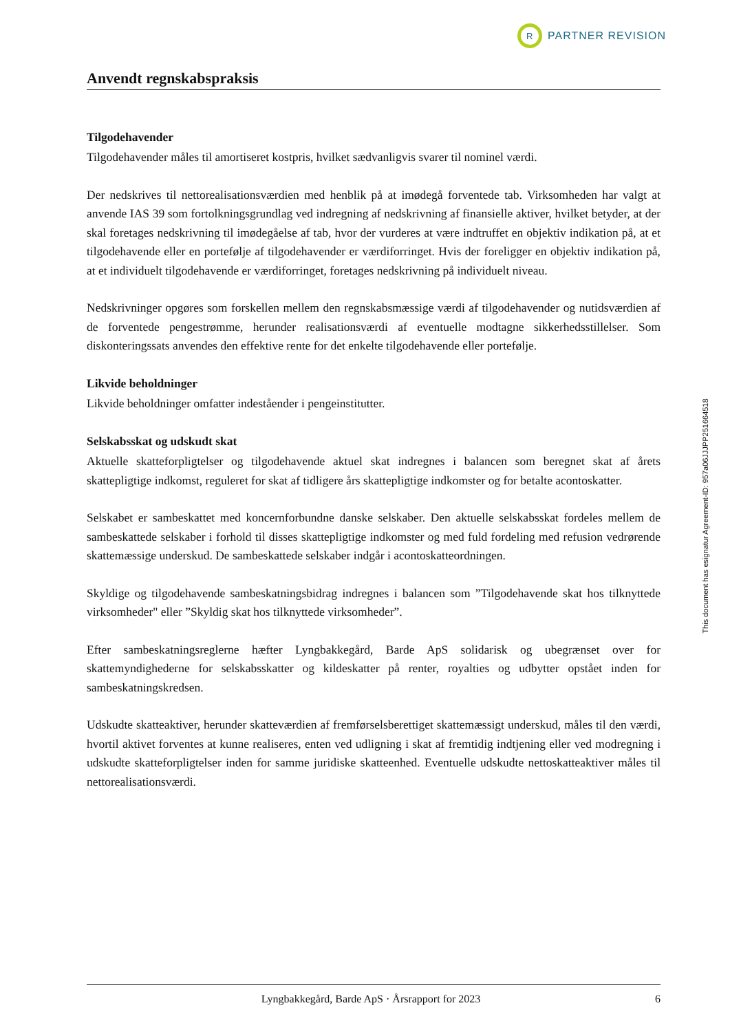R
PARTNER REVISION
Anvendt regnskabspraksis
Tilgodehavender
Tilgodehavender måles til amortiseret kostpris, hvilket sædvanligvis svarer til nominel værdi.
Der nedskrives til nettorealisationsværdien med henblik på at imødegå forventede tab. Virksomheden har valgt at anvende IAS 39 som fortolkningsgrundlag ved indregning af nedskrivning af finansielle aktiver, hvilket betyder, at der skal foretages nedskrivning til imødegåelse af tab, hvor der vurderes at være indtruffet en objektiv indikation på, at et tilgodehavende eller en portefølje af tilgodehavender er værdiforringet. Hvis der foreligger en objektiv indikation på, at et individuelt tilgodehavende er værdiforringet, foretages nedskrivning på individuelt niveau.
Nedskrivninger opgøres som forskellen mellem den regnskabsmæssige værdi af tilgodehavender og nutidsværdien af de forventede pengestrømme, herunder realisationsværdi af eventuelle modtagne sikkerhedsstillelser. Som diskonteringssats anvendes den effektive rente for det enkelte tilgodehavende eller portefølje.
Likvide beholdninger
Likvide beholdninger omfatter indeståender i pengeinstitutter.
Selskabsskat og udskudt skat
Aktuelle skatteforpligtelser og tilgodehavende aktuel skat indregnes i balancen som beregnet skat af årets skattepligtige indkomst, reguleret for skat af tidligere års skattepligtige indkomster og for betalte acontoskatter.
Selskabet er sambeskattet med koncernforbundne danske selskaber. Den aktuelle selskabsskat fordeles mellem de sambeskattede selskaber i forhold til disses skattepligtige indkomster og med fuld fordeling med refusion vedrørende skattemæssige underskud. De sambeskattede selskaber indgår i acontoskatteordningen.
Skyldige og tilgodehavende sambeskatningsbidrag indregnes i balancen som ”Tilgodehavende skat hos tilknyttede virksomheder" eller ”Skyldig skat hos tilknyttede virksomheder”.
Efter sambeskatningsreglerne hæfter Lyngbakkegård, Barde ApS solidarisk og ubegrænset over for skattemyndighederne for selskabsskatter og kildeskatter på renter, royalties og udbytter opstået inden for sambeskatningskredsen.
Udskudte skatteaktiver, herunder skatteværdien af fremførselsberettiget skattemæssigt underskud, måles til den værdi, hvortil aktivet forventes at kunne realiseres, enten ved udligning i skat af fremtidig indtjening eller ved modregning i udskudte skatteforpligtelser inden for samme juridiske skatteenhed. Eventuelle udskudte nettoskatteaktiver måles til nettorealisationsværdi.
This document has esignatur Agreement-ID: 957a06JJJPP251664518
Lyngbakkegård, Barde ApS · Årsrapport for 2023 6